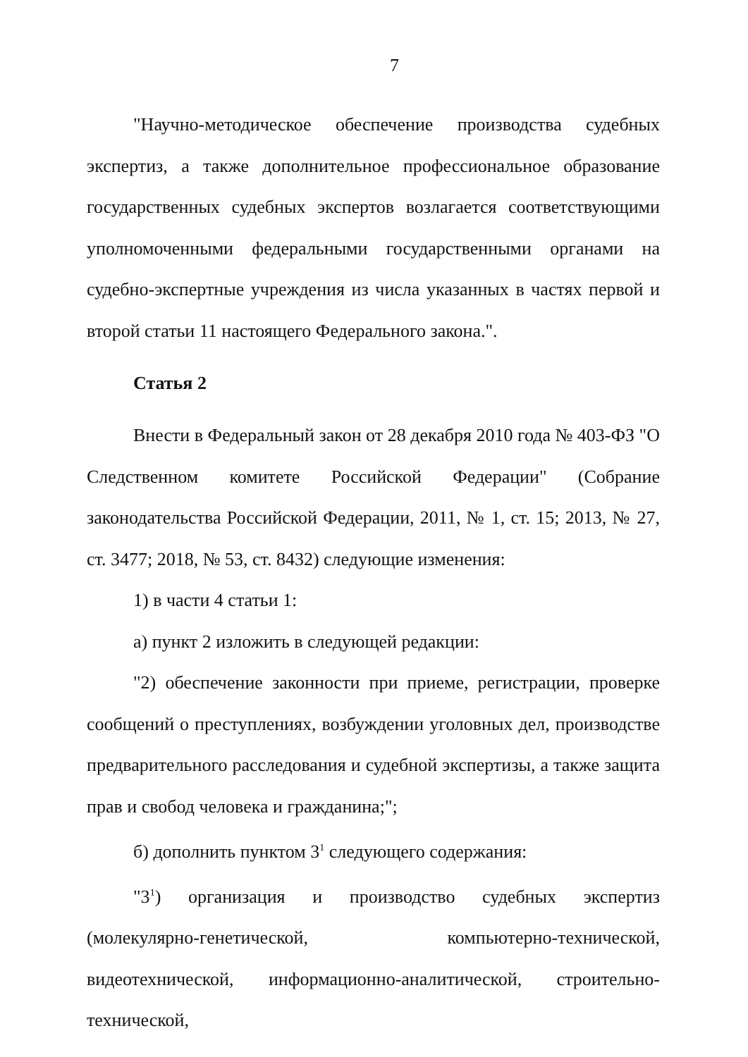7
"Научно-методическое обеспечение производства судебных экспертиз, а также дополнительное профессиональное образование государственных судебных экспертов возлагается соответствующими уполномоченными федеральными государственными органами на судебно-экспертные учреждения из числа указанных в частях первой и второй статьи 11 настоящего Федерального закона.".
Статья 2
Внести в Федеральный закон от 28 декабря 2010 года № 403-ФЗ "О Следственном комитете Российской Федерации" (Собрание законодательства Российской Федерации, 2011, № 1, ст. 15; 2013, № 27, ст. 3477; 2018, № 53, ст. 8432) следующие изменения:
1) в части 4 статьи 1:
а) пункт 2 изложить в следующей редакции:
"2) обеспечение законности при приеме, регистрации, проверке сообщений о преступлениях, возбуждении уголовных дел, производстве предварительного расследования и судебной экспертизы, а также защита прав и свобод человека и гражданина;";
б) дополнить пунктом 3<sup>1</sup> следующего содержания:
"3<sup>1</sup>) организация и производство судебных экспертиз (молекулярно-генетической, компьютерно-технической, видеотехнической, информационно-аналитической, строительно-технической,